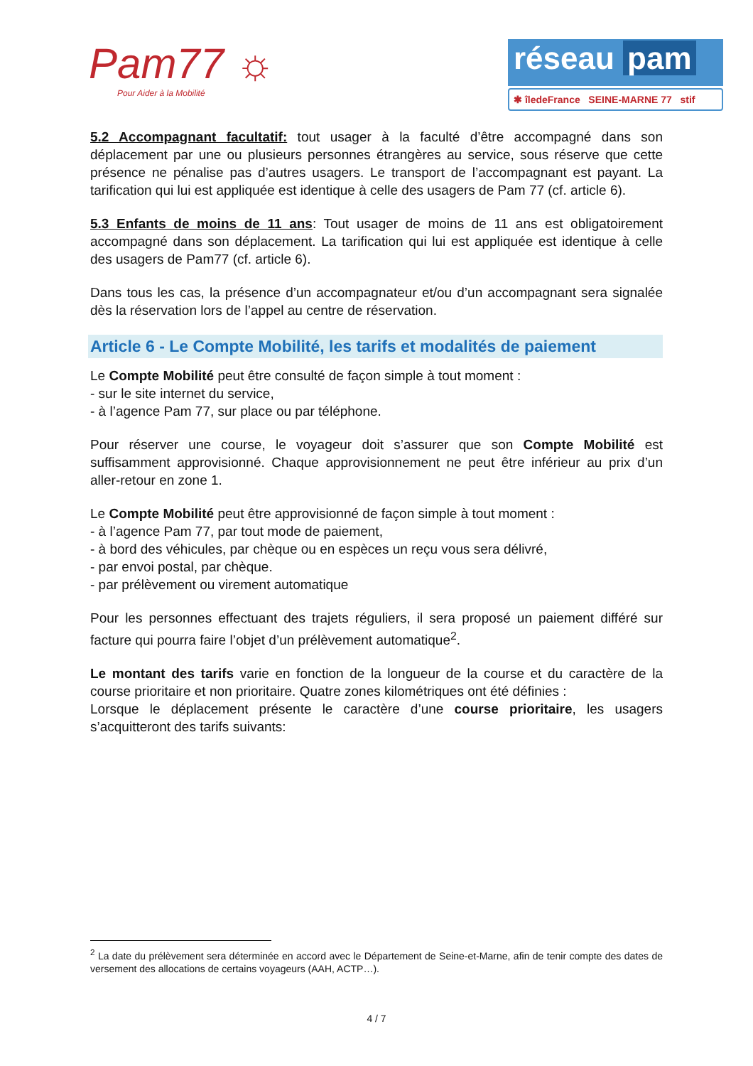Pam77 ☼
Pour Aider à la Mobilité
réseau pam
✱ îledeFrance SEINE-MARNE 77 stif
5.2 Accompagnant facultatif: tout usager à la faculté d’être accompagné dans son déplacement par une ou plusieurs personnes étrangères au service, sous réserve que cette présence ne pénalise pas d’autres usagers. Le transport de l’accompagnant est payant. La tarification qui lui est appliquée est identique à celle des usagers de Pam 77 (cf. article 6).
5.3 Enfants de moins de 11 ans: Tout usager de moins de 11 ans est obligatoirement accompagné dans son déplacement. La tarification qui lui est appliquée est identique à celle des usagers de Pam77 (cf. article 6).
Dans tous les cas, la présence d’un accompagnateur et/ou d’un accompagnant sera signalée dès la réservation lors de l’appel au centre de réservation.
Article 6 - Le Compte Mobilité, les tarifs et modalités de paiement
Le Compte Mobilité peut être consulté de façon simple à tout moment :
- sur le site internet du service,
- à l’agence Pam 77, sur place ou par téléphone.
Pour réserver une course, le voyageur doit s’assurer que son Compte Mobilité est suffisamment approvisionné. Chaque approvisionnement ne peut être inférieur au prix d’un aller-retour en zone 1.
Le Compte Mobilité peut être approvisionné de façon simple à tout moment :
- à l’agence Pam 77, par tout mode de paiement,
- à bord des véhicules, par chèque ou en espèces un reçu vous sera délivré,
- par envoi postal, par chèque.
- par prélèvement ou virement automatique
Pour les personnes effectuant des trajets réguliers, il sera proposé un paiement différé sur facture qui pourra faire l’objet d’un prélèvement automatique<sup>2</sup>.
Le montant des tarifs varie en fonction de la longueur de la course et du caractère de la course prioritaire et non prioritaire. Quatre zones kilométriques ont été définies :
Lorsque le déplacement présente le caractère d’une course prioritaire, les usagers s’acquitteront des tarifs suivants:
<sup>2</sup> La date du prélèvement sera déterminée en accord avec le Département de Seine-et-Marne, afin de tenir compte des dates de versement des allocations de certains voyageurs (AAH, ACTP…).
4 / 7